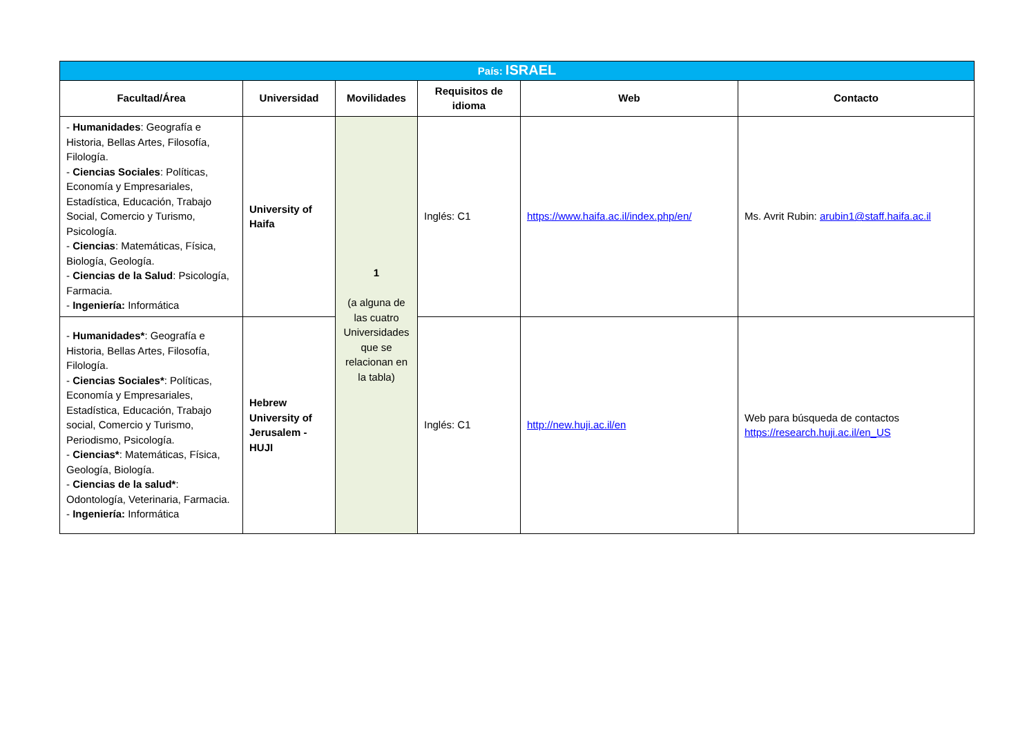| País: ISRAEL | | | | | |
| Facultad/Área | Universidad | Movilidades | Requisitos de idioma | Web | Contacto |
| - Humanidades : Geografía e Historia, Bellas Artes, Filosofía, Filología. - Ciencias Sociales : Políticas, Economía y Empresariales, Estadística, Educación, Trabajo Social, Comercio y Turismo, Psicología. - Ciencias : Matemáticas, Física, Biología, Geología. - Ciencias de la Salud : Psicología, Farmacia. - Ingeniería: Informática | University of Haifa | 1 (a alguna de las cuatro Universidades que se relacionan en la tabla) | Inglés: C1 | https://www.haifa.ac.il/index.php/en/ | Ms. Avrit Rubin: arubin1@staff.haifa.ac.il |
| - Humanidades* : Geografía e Historia, Bellas Artes, Filosofía, Filología. - Ciencias Sociales* : Políticas, Economía y Empresariales, Estadística, Educación, Trabajo social, Comercio y Turismo, Periodismo, Psicología. - Ciencias* : Matemáticas, Física, Geología, Biología. - Ciencias de la salud* : Odontología, Veterinaria, Farmacia. - Ingeniería: Informática | Hebrew University of Jerusalem - HUJI | | Inglés: C1 | http://new.huji.ac.il/en | Web para búsqueda de contactos https://research.huji.ac.il/en_US |